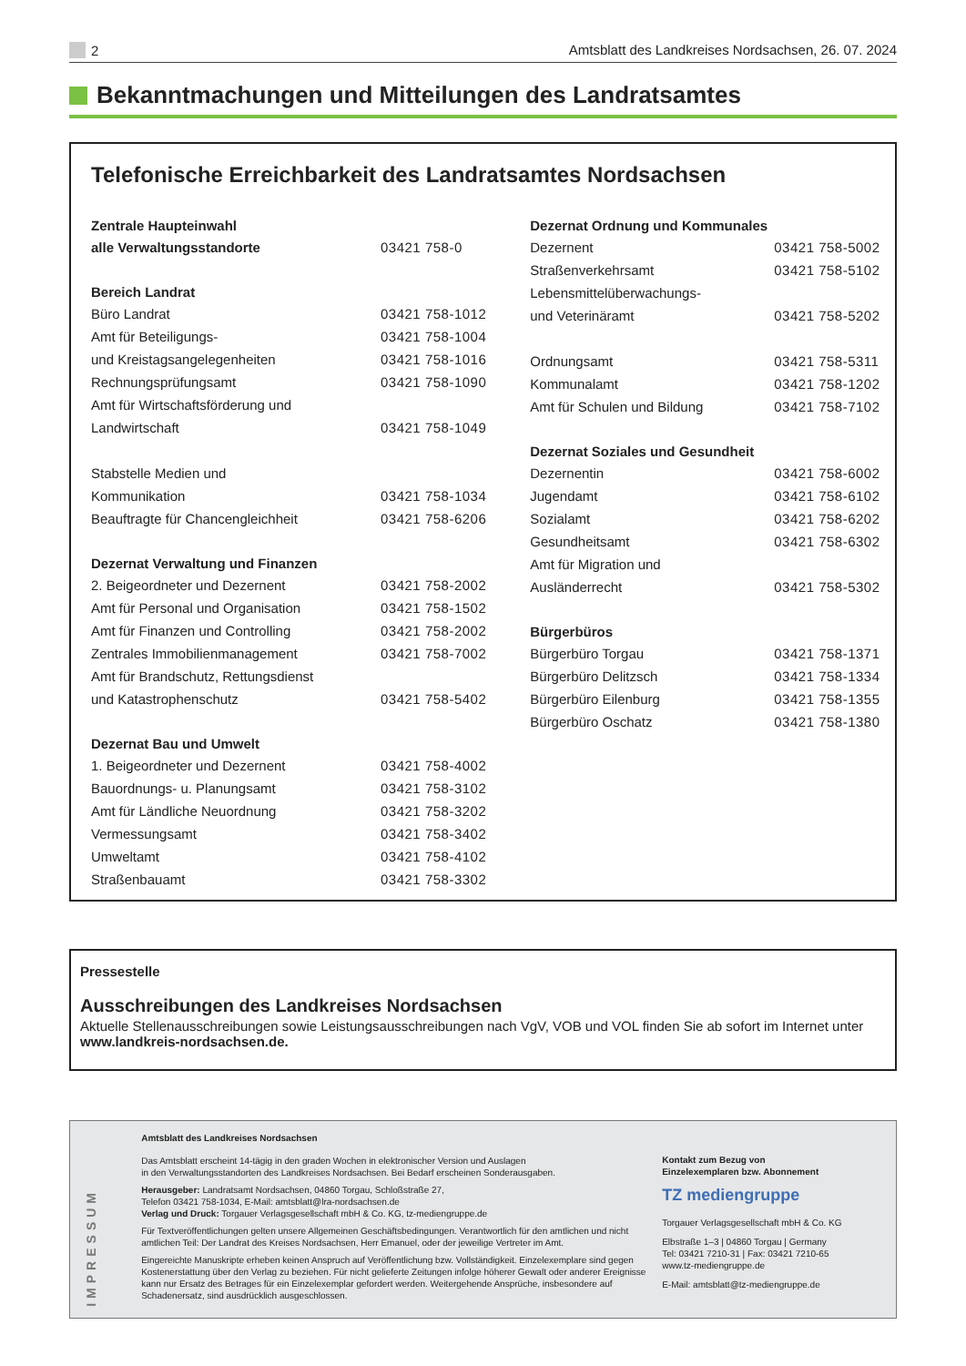2 Amtsblatt des Landkreises Nordsachsen, 26. 07. 2024
Bekanntmachungen und Mitteilungen des Landratsamtes
Telefonische Erreichbarkeit des Landratsamtes Nordsachsen
| Zentrale Haupteinwahl | |
| --- | --- |
| alle Verwaltungsstandorte | 03421 758-0 |
| Bereich Landrat | |
| Büro Landrat | 03421 758-1012 |
| Amt für Beteiligungs- | 03421 758-1004 |
| und Kreistagsangelegenheiten | 03421 758-1016 |
| Rechnungsprüfungsamt | 03421 758-1090 |
| Amt für Wirtschaftsförderung und | |
| Landwirtschaft | 03421 758-1049 |
| Stabstelle Medien und | |
| Kommunikation | 03421 758-1034 |
| Beauftragte für Chancengleichheit | 03421 758-6206 |
| Dezernat Verwaltung und Finanzen | |
| 2. Beigeordneter und Dezernent | 03421 758-2002 |
| Amt für Personal und Organisation | 03421 758-1502 |
| Amt für Finanzen und Controlling | 03421 758-2002 |
| Zentrales Immobilienmanagement | 03421 758-7002 |
| Amt für Brandschutz, Rettungsdienst | |
| und Katastrophenschutz | 03421 758-5402 |
| Dezernat Bau und Umwelt | |
| 1. Beigeordneter und Dezernent | 03421 758-4002 |
| Bauordnungs- u. Planungsamt | 03421 758-3102 |
| Amt für Ländliche Neuordnung | 03421 758-3202 |
| Vermessungsamt | 03421 758-3402 |
| Umweltamt | 03421 758-4102 |
| Straßenbauamt | 03421 758-3302 |
| Dezernat Ordnung und Kommunales | |
| --- | --- |
| Dezernent | 03421 758-5002 |
| Straßenverkehrsamt | 03421 758-5102 |
| Lebensmittelüberwachungs- | |
| und Veterinäramt | 03421 758-5202 |
| Ordnungsamt | 03421 758-5311 |
| Kommunalamt | 03421 758-1202 |
| Amt für Schulen und Bildung | 03421 758-7102 |
| Dezernat Soziales und Gesundheit | |
| Dezernentin | 03421 758-6002 |
| Jugendamt | 03421 758-6102 |
| Sozialamt | 03421 758-6202 |
| Gesundheitsamt | 03421 758-6302 |
| Amt für Migration und | |
| Ausländerrecht | 03421 758-5302 |
| Bürgerbüros | |
| Bürgerbüro Torgau | 03421 758-1371 |
| Bürgerbüro Delitzsch | 03421 758-1334 |
| Bürgerbüro Eilenburg | 03421 758-1355 |
| Bürgerbüro Oschatz | 03421 758-1380 |
Pressestelle
Ausschreibungen des Landkreises Nordsachsen
Aktuelle Stellenausschreibungen sowie Leistungsausschreibungen nach VgV, VOB und VOL finden Sie ab sofort im Internet unter www.landkreis-nordsachsen.de.
IMPRESSUM
Amtsblatt des Landkreises Nordsachsen
Das Amtsblatt erscheint 14-tägig in den graden Wochen in elektronischer Version und Auslagen
in den Verwaltungsstandorten des Landkreises Nordsachsen. Bei Bedarf erscheinen Sonderausgaben.
Herausgeber: Landratsamt Nordsachsen, 04860 Torgau, Schloßstraße 27,
Telefon 03421 758-1034, E-Mail: amtsblatt@lra-nordsachsen.de
Verlag und Druck: Torgauer Verlagsgesellschaft mbH & Co. KG, tz-mediengruppe.de
Für Textveröffentlichungen gelten unsere Allgemeinen Geschäftsbedingungen. Verantwortlich für den amtlichen und nicht amtlichen Teil: Der Landrat des Kreises Nordsachsen, Herr Emanuel, oder der jeweilige Vertreter im Amt.
Eingereichte Manuskripte erheben keinen Anspruch auf Veröffentlichung bzw. Vollständigkeit. Einzelexemplare sind gegen Kostenerstattung über den Verlag zu beziehen. Für nicht gelieferte Zeitungen infolge höherer Gewalt oder anderer Ereignisse kann nur Ersatz des Betrages für ein Einzelexemplar gefordert werden. Weitergehende Ansprüche, insbesondere auf Schadenersatz, sind ausdrücklich ausgeschlossen.
Kontakt zum Bezug von
Einzelexemplaren bzw. Abonnement
TZ mediengruppe
Torgauer Verlagsgesellschaft mbH & Co. KG
Elbstraße 1–3 | 04860 Torgau | Germany
Tel: 03421 7210-31 | Fax: 03421 7210-65
www.tz-mediengruppe.de
E-Mail: amtsblatt@tz-mediengruppe.de